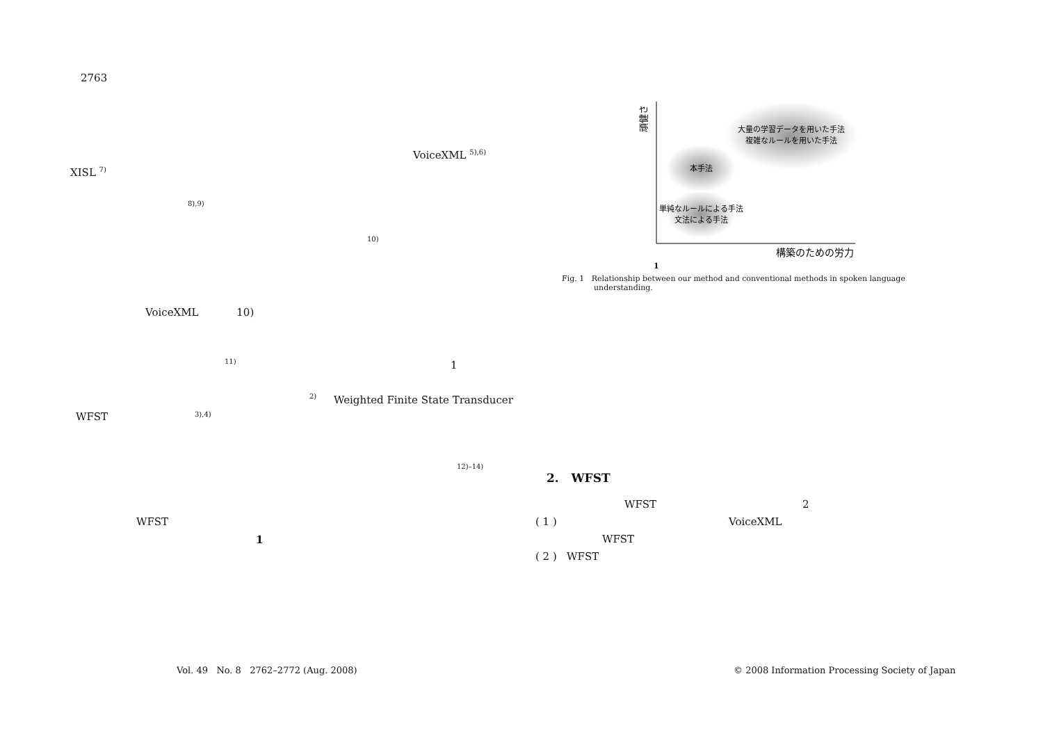2763
VoiceXML <sup>5),6)</sup>
XISL <sup>7)</sup>
8),9)
10)
VoiceXML 10)
11) 1
2)
Weighted Finite State Transducer
WFST 3),4)
12)–14)
WFST
1
大量の学習データを用いた手法
複雑なルールを用いた手法
本手法
単純なルールによる手法
文法による手法
構築のための労力
頑健さ
1
Fig. 1 Relationship between our method and conventional methods in spoken language
understanding.
2. WFST
WFST 2
( 1 ) VoiceXML
WFST
( 2 ) WFST
Vol. 49 No. 8 2762–2772 (Aug. 2008)
© 2008 Information Processing Society of Japan